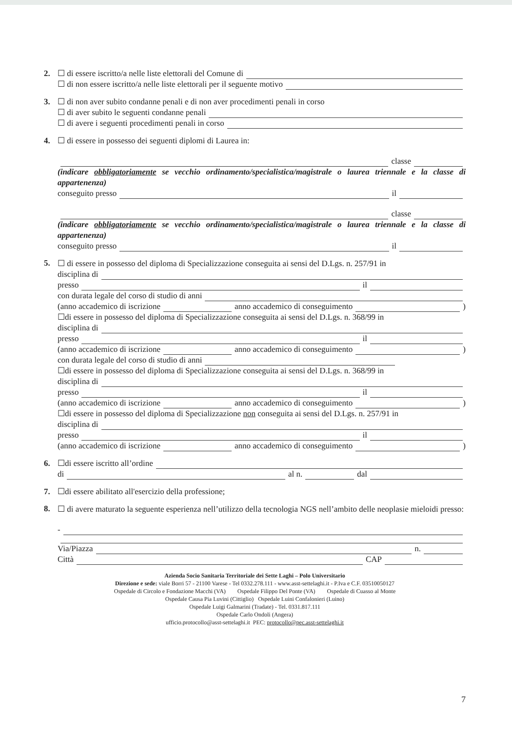2. ☐ di essere iscritto/a nelle liste elettorali del Comune di
☐ di non essere iscritto/a nelle liste elettorali per il seguente motivo
3. ☐ di non aver subito condanne penali e di non aver procedimenti penali in corso
☐ di aver subito le seguenti condanne penali
☐ di avere i seguenti procedimenti penali in corso
4. ☐ di essere in possesso dei seguenti diplomi di Laurea in:
classe
(indicare obbligatoriamente se vecchio ordinamento/specialistica/magistrale o laurea triennale e la classe di appartenenza)
conseguito presso il
classe
(indicare obbligatoriamente se vecchio ordinamento/specialistica/magistrale o laurea triennale e la classe di appartenenza)
conseguito presso il
5.
☐ di essere in possesso del diploma di Specializzazione conseguita ai sensi del D.Lgs. n. 257/91 in
disciplina di
presso il
con durata legale del corso di studio di anni
(anno accademico di iscrizione anno accademico di conseguimento )
☐di essere in possesso del diploma di Specializzazione conseguita ai sensi del D.Lgs. n. 368/99 in
disciplina di
presso il
(anno accademico di iscrizione anno accademico di conseguimento )
con durata legale del corso di studio di anni
☐di essere in possesso del diploma di Specializzazione conseguita ai sensi del D.Lgs. n. 368/99 in
disciplina di
presso il
(anno accademico di iscrizione anno accademico di conseguimento )
☐di essere in possesso del diploma di Specializzazione non conseguita ai sensi del D.Lgs. n. 257/91 in
disciplina di
presso il
(anno accademico di iscrizione anno accademico di conseguimento )
6. ☐di essere iscritto all’ordine
di al n. dal
7. ☐di essere abilitato all'esercizio della professione;
8.
☐ di avere maturato la seguente esperienza nell’utilizzo della tecnologia NGS nell’ambito delle neoplasie mieloidi presso:
-
Via/Piazza n.
Città CAP
Azienda Socio Sanitaria Territoriale dei Sette Laghi – Polo Universitario
Direzione e sede: viale Borri 57 - 21100 Varese - Tel 0332.278.111 - www.asst-settelaghi.it - P.Iva e C.F. 03510050127
Ospedale di Circolo e Fondazione Macchi (VA) Ospedale Filippo Del Ponte (VA) Ospedale di Cuasso al Monte
Ospedale Causa Pia Luvini (Cittiglio) Ospedale Luini Confalonieri (Luino)
Ospedale Luigi Galmarini (Tradate) - Tel. 0331.817.111
Ospedale Carlo Ondoli (Angera)
ufficio.protocollo@asst-settelaghi.it PEC: protocollo@pec.asst-settelaghi.it
7